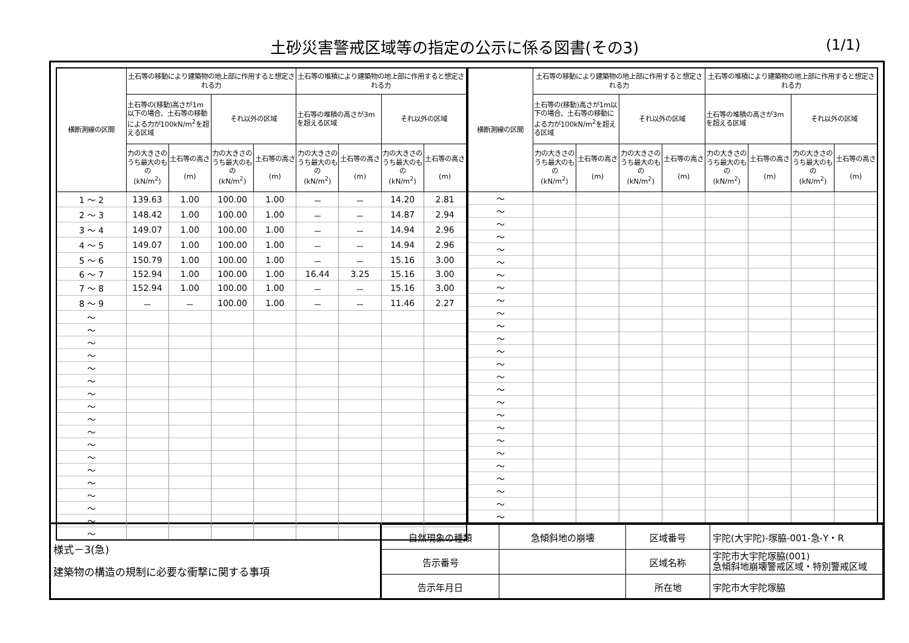土砂災害警戒区域等の指定の公示に係る図書(その3)
(1/1)
| 横断測線の区間 | 土石等の移動により建築物の地上部に作用すると想定される力 | | | | 土石等の堆積により建築物の地上部に作用すると想定される力 | | | |
| --- | --- | --- | --- | --- | --- | --- | --- | --- |
| | 土石等の(移動)高さが1m以下の場合、土石等の移動による力が100kN/m<sup>2</sup>を超える区域 | | それ以外の区域 | | 土石等の堆積の高さが3mを超える区域 | | それ以外の区域 | |
| | 力の大きさのうち最大のもの (kN/m<sup>2</sup>) | 土石等の高さ (m) | 力の大きさのうち最大のもの (kN/m<sup>2</sup>) | 土石等の高さ (m) | 力の大きさのうち最大のもの (kN/m<sup>2</sup>) | 土石等の高さ (m) | 力の大きさのうち最大のもの (kN/m<sup>2</sup>) | 土石等の高さ (m) |
| 1 ～ 2 | 139.63 | 1.00 | 100.00 | 1.00 | － | － | 14.20 | 2.81 |
| 2 ～ 3 | 148.42 | 1.00 | 100.00 | 1.00 | － | － | 14.87 | 2.94 |
| 3 ～ 4 | 149.07 | 1.00 | 100.00 | 1.00 | － | － | 14.94 | 2.96 |
| 4 ～ 5 | 149.07 | 1.00 | 100.00 | 1.00 | － | － | 14.94 | 2.96 |
| 5 ～ 6 | 150.79 | 1.00 | 100.00 | 1.00 | － | － | 15.16 | 3.00 |
| 6 ～ 7 | 152.94 | 1.00 | 100.00 | 1.00 | 16.44 | 3.25 | 15.16 | 3.00 |
| 7 ～ 8 | 152.94 | 1.00 | 100.00 | 1.00 | － | － | 15.16 | 3.00 |
| 8 ～ 9 | － | － | 100.00 | 1.00 | － | － | 11.46 | 2.27 |
| ～ | | | | | | | | |
| ～ | | | | | | | | |
| ～ | | | | | | | | |
| ～ | | | | | | | | |
| ～ | | | | | | | | |
| ～ | | | | | | | | |
| ～ | | | | | | | | |
| ～ | | | | | | | | |
| ～ | | | | | | | | |
| ～ | | | | | | | | |
| ～ | | | | | | | | |
| ～ | | | | | | | | |
| ～ | | | | | | | | |
| ～ | | | | | | | | |
| ～ | | | | | | | | |
| ～ | | | | | | | | |
| ～ | | | | | | | | |
| ～ | | | | | | | | |
| 横断測線の区間 | 土石等の移動により建築物の地上部に作用すると想定される力 | | | | 土石等の堆積により建築物の地上部に作用すると想定される力 | | | |
| --- | --- | --- | --- | --- | --- | --- | --- | --- |
| | 土石等の(移動)高さが1m以下の場合、土石等の移動による力が100kN/m<sup>2</sup>を超える区域 | | それ以外の区域 | | 土石等の堆積の高さが3mを超える区域 | | それ以外の区域 | |
| | 力の大きさのうち最大のもの (kN/m<sup>2</sup>) | 土石等の高さ (m) | 力の大きさのうち最大のもの (kN/m<sup>2</sup>) | 土石等の高さ (m) | 力の大きさのうち最大のもの (kN/m<sup>2</sup>) | 土石等の高さ (m) | 力の大きさのうち最大のもの (kN/m<sup>2</sup>) | 土石等の高さ (m) |
| ～ | | | | | | | | |
| ～ | | | | | | | | |
| ～ | | | | | | | | |
| ～ | | | | | | | | |
| ～ | | | | | | | | |
| ～ | | | | | | | | |
| ～ | | | | | | | | |
| ～ | | | | | | | | |
| ～ | | | | | | | | |
| ～ | | | | | | | | |
| ～ | | | | | | | | |
| ～ | | | | | | | | |
| ～ | | | | | | | | |
| ～ | | | | | | | | |
| ～ | | | | | | | | |
| ～ | | | | | | | | |
| ～ | | | | | | | | |
| ～ | | | | | | | | |
| ～ | | | | | | | | |
| ～ | | | | | | | | |
| ～ | | | | | | | | |
| ～ | | | | | | | | |
| ～ | | | | | | | | |
| ～ | | | | | | | | |
| ～ | | | | | | | | |
| ～ | | | | | | | | |
様式－3(急)
建築物の構造の規制に必要な衝撃に関する事項
| 自然現象の種類 | 急傾斜地の崩壊 | 区域番号 | 宇陀(大宇陀)-塚脇-001-急-Y・R |
| 告示番号 | | 区域名称 | 宇陀市大宇陀塚脇(001) 急傾斜地崩壊警戒区域・特別警戒区域 |
| 告示年月日 | | 所在地 | 宇陀市大宇陀塚脇 |